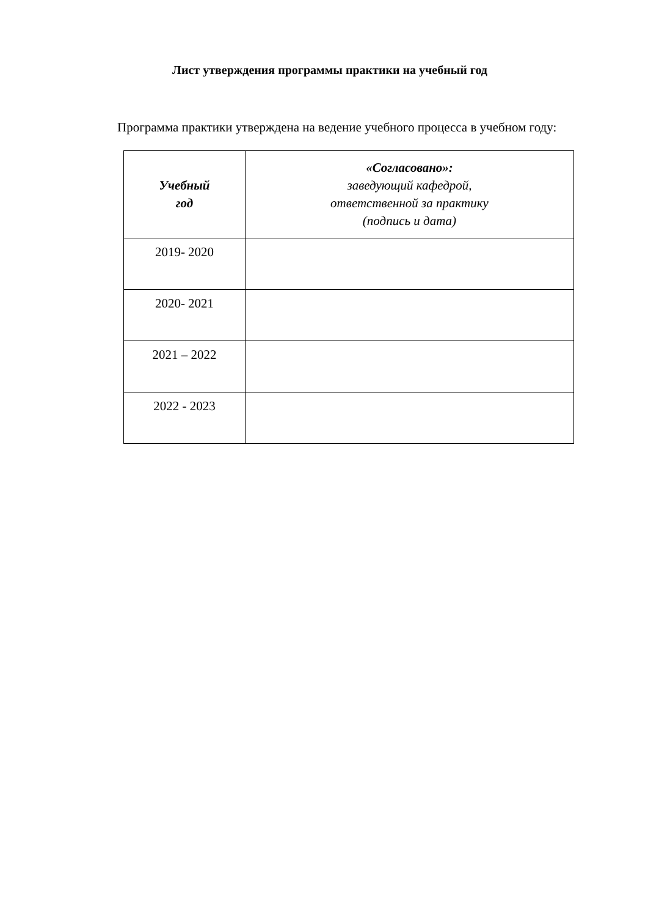Лист утверждения программы практики на учебный год
Программа практики утверждена на ведение учебного процесса в учебном году:
| Учебный год | «Согласовано»: заведующий кафедрой, ответственной за практику (подпись и дата) |
| --- | --- |
| 2019- 2020 | |
| 2020- 2021 | |
| 2021 – 2022 | |
| 2022 - 2023 | |